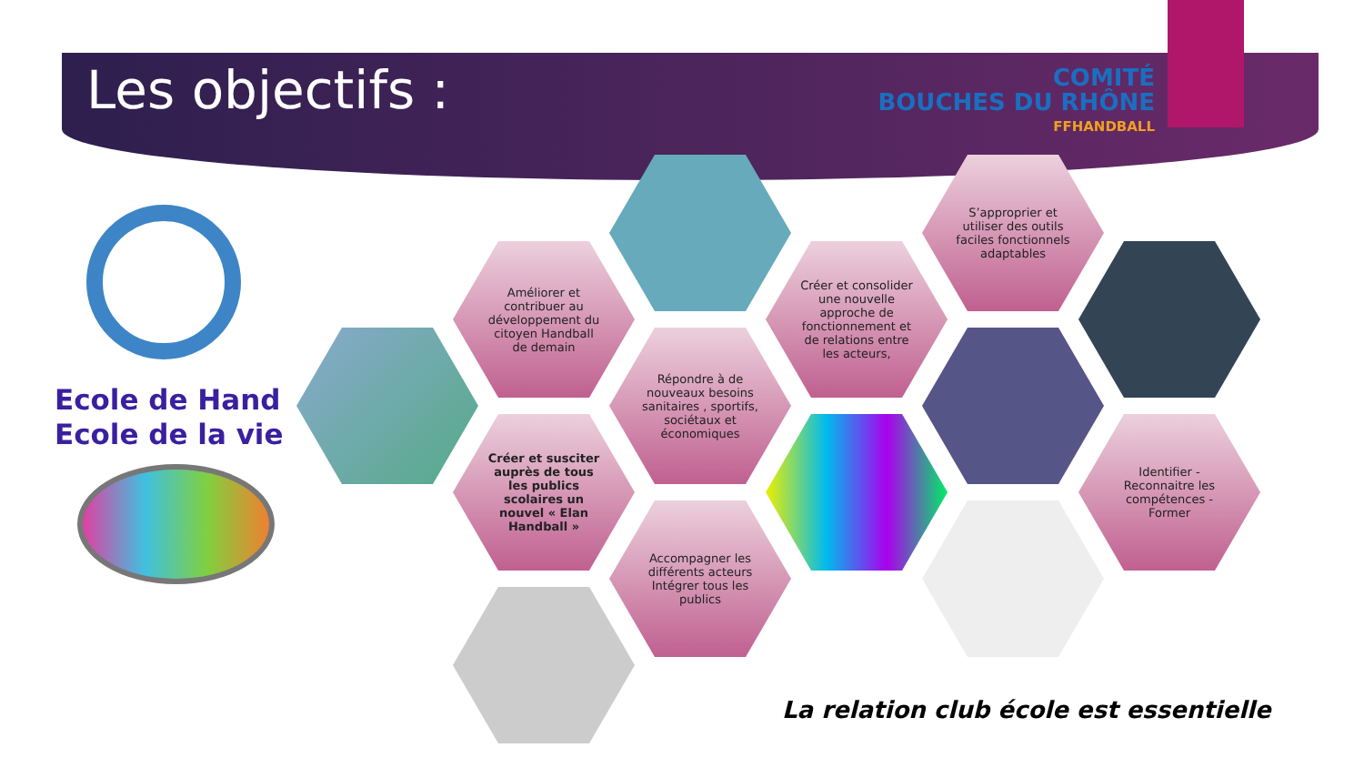Les objectifs :
COMITÉ
BOUCHES DU RHÔNE
FFHANDBALL
Ecole de Hand
Ecole de la vie
Améliorer et contribuer au développement du citoyen Handball de demain
Créer et susciter auprès de tous les publics scolaires un nouvel « Elan Handball »
Répondre à de nouveaux besoins sanitaires , sportifs, sociétaux et économiques
Accompagner les différents acteurs Intégrer tous les publics
Créer et consolider une nouvelle approche de fonctionnement et de relations entre les acteurs,
S’approprier et utiliser des outils faciles fonctionnels adaptables
Identifier - Reconnaitre les compétences - Former
La relation club école est essentielle